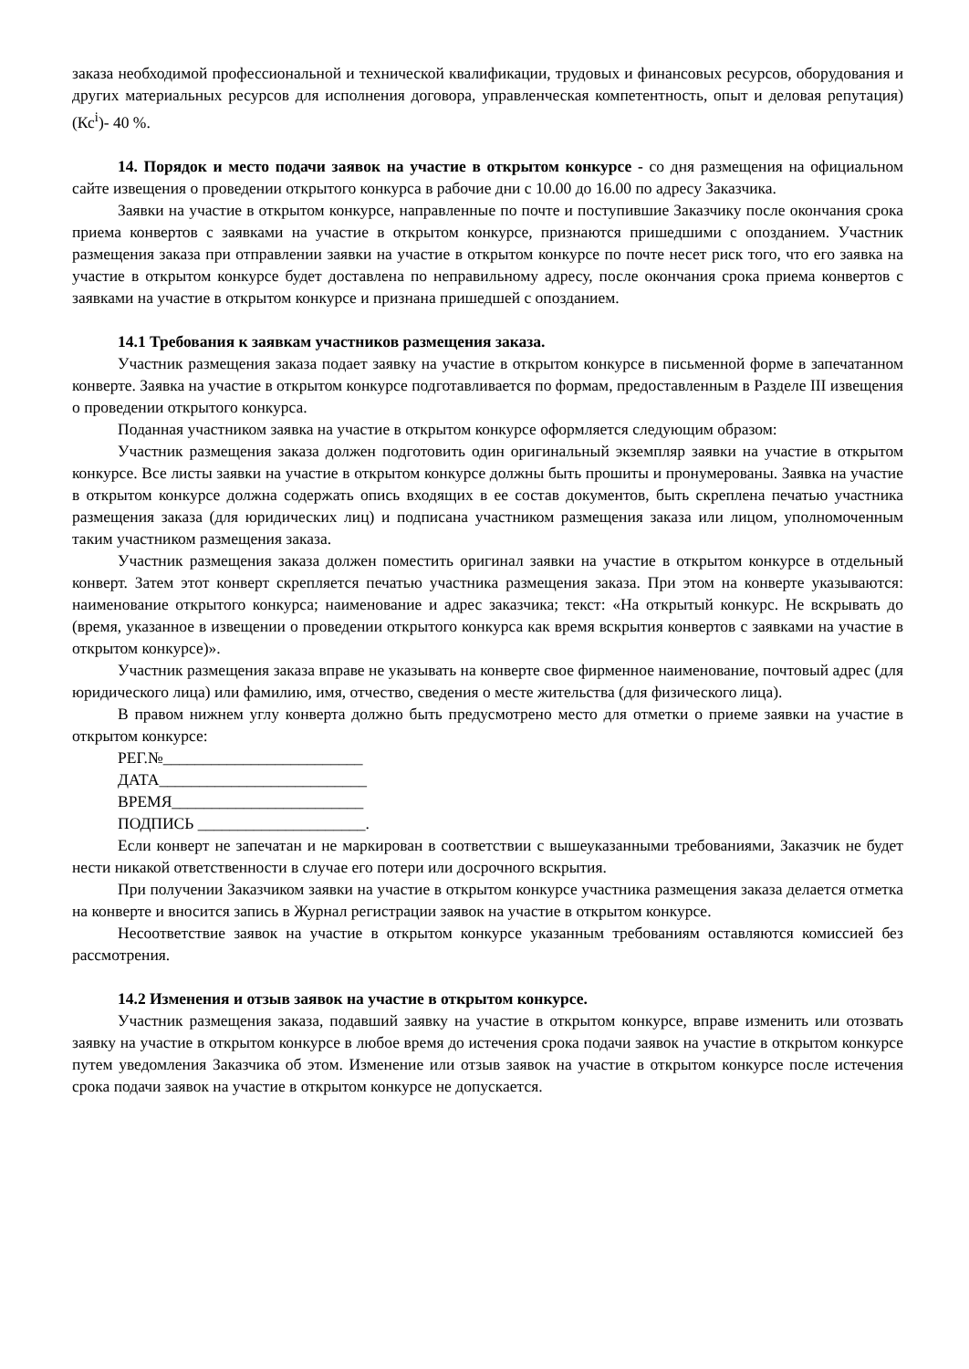заказа необходимой профессиональной и технической квалификации, трудовых и финансовых ресурсов, оборудования и других материальных ресурсов для исполнения договора, управленческая компетентность, опыт и деловая репутация) (Кс<sup>i</sup>)- 40 %.
14. Порядок и место подачи заявок на участие в открытом конкурсе - со дня размещения на официальном сайте извещения о проведении открытого конкурса в рабочие дни с 10.00 до 16.00 по адресу Заказчика.
Заявки на участие в открытом конкурсе, направленные по почте и поступившие Заказчику после окончания срока приема конвертов с заявками на участие в открытом конкурсе, признаются пришедшими с опозданием. Участник размещения заказа при отправлении заявки на участие в открытом конкурсе по почте несет риск того, что его заявка на участие в открытом конкурсе будет доставлена по неправильному адресу, после окончания срока приема конвертов с заявками на участие в открытом конкурсе и признана пришедшей с опозданием.
14.1 Требования к заявкам участников размещения заказа.
Участник размещения заказа подает заявку на участие в открытом конкурсе в письменной форме в запечатанном конверте. Заявка на участие в открытом конкурсе подготавливается по формам, предоставленным в Разделе III извещения о проведении открытого конкурса.
Поданная участником заявка на участие в открытом конкурсе оформляется следующим образом:
Участник размещения заказа должен подготовить один оригинальный экземпляр заявки на участие в открытом конкурсе. Все листы заявки на участие в открытом конкурсе должны быть прошиты и пронумерованы. Заявка на участие в открытом конкурсе должна содержать опись входящих в ее состав документов, быть скреплена печатью участника размещения заказа (для юридических лиц) и подписана участником размещения заказа или лицом, уполномоченным таким участником размещения заказа.
Участник размещения заказа должен поместить оригинал заявки на участие в открытом конкурсе в отдельный конверт. Затем этот конверт скрепляется печатью участника размещения заказа. При этом на конверте указываются: наименование открытого конкурса; наименование и адрес заказчика; текст: «На открытый конкурс. Не вскрывать до (время, указанное в извещении о проведении открытого конкурса как время вскрытия конвертов с заявками на участие в открытом конкурсе)».
Участник размещения заказа вправе не указывать на конверте свое фирменное наименование, почтовый адрес (для юридического лица) или фамилию, имя, отчество, сведения о месте жительства (для физического лица).
В правом нижнем углу конверта должно быть предусмотрено место для отметки о приеме заявки на участие в открытом конкурсе:
РЕГ.№_________________________
ДАТА__________________________
ВРЕМЯ________________________
ПОДПИСЬ _____________________.
Если конверт не запечатан и не маркирован в соответствии с вышеуказанными требованиями, Заказчик не будет нести никакой ответственности в случае его потери или досрочного вскрытия.
При получении Заказчиком заявки на участие в открытом конкурсе участника размещения заказа делается отметка на конверте и вносится запись в Журнал регистрации заявок на участие в открытом конкурсе.
Несоответствие заявок на участие в открытом конкурсе указанным требованиям оставляются комиссией без рассмотрения.
14.2 Изменения и отзыв заявок на участие в открытом конкурсе.
Участник размещения заказа, подавший заявку на участие в открытом конкурсе, вправе изменить или отозвать заявку на участие в открытом конкурсе в любое время до истечения срока подачи заявок на участие в открытом конкурсе путем уведомления Заказчика об этом. Изменение или отзыв заявок на участие в открытом конкурсе после истечения срока подачи заявок на участие в открытом конкурсе не допускается.